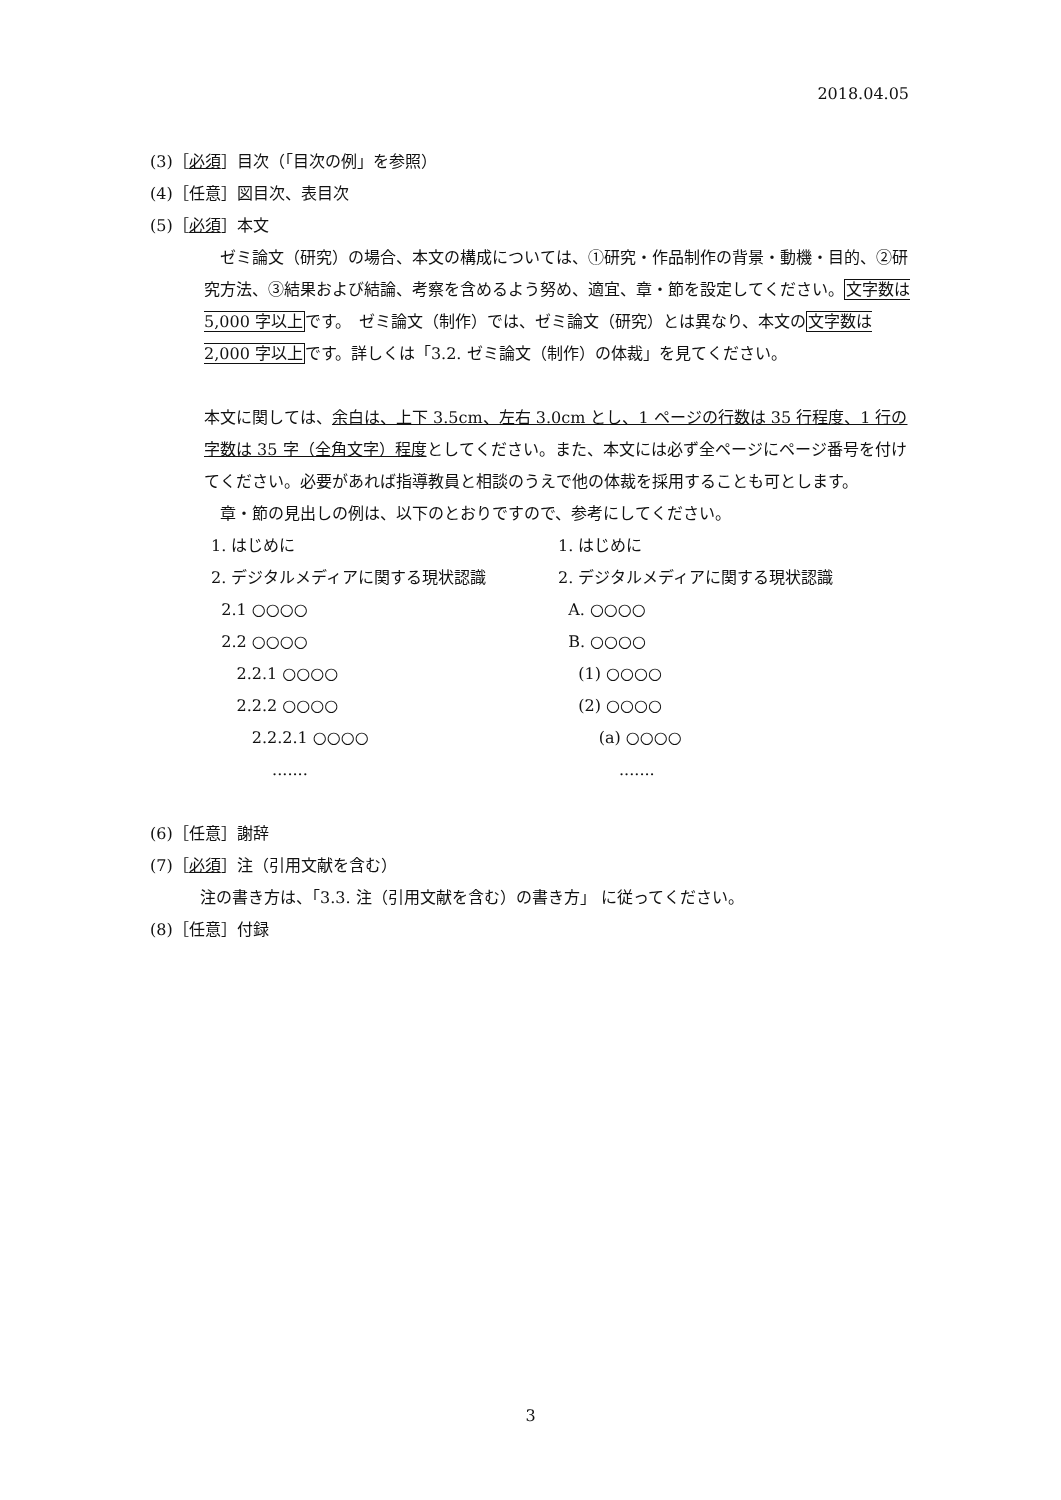2018.04.05
(3)［必須］目次（「目次の例」を参照）
(4)［任意］図目次、表目次
(5)［必須］本文
　ゼミ論文（研究）の場合、本文の構成については、①研究・作品制作の背景・動機・目的、②研究方法、③結果および結論、考察を含めるよう努め、適宜、章・節を設定してください。文字数は 5,000 字以上です。　ゼミ論文（制作）では、ゼミ論文（研究）とは異なり、本文の文字数は 2,000 字以上です。詳しくは「3.2. ゼミ論文（制作）の体裁」を見てください。
本文に関しては、余白は、上下 3.5cm、左右 3.0cm とし、1 ページの行数は 35 行程度、1 行の字数は 35 字（全角文字）程度としてください。また、本文には必ず全ページにページ番号を付けてください。必要があれば指導教員と相談のうえで他の体裁を採用することも可とします。
　章・節の見出しの例は、以下のとおりですので、参考にしてください。
1. はじめに
2. デジタルメディアに関する現状認識
2.1 ○○○○
2.2 ○○○○
2.2.1 ○○○○
2.2.2 ○○○○
2.2.2.1 ○○○○
.......
1. はじめに
2. デジタルメディアに関する現状認識
A. ○○○○
B. ○○○○
(1) ○○○○
(2) ○○○○
(a) ○○○○
.......
(6)［任意］謝辞
(7)［必須］注（引用文献を含む）
注の書き方は、「3.3. 注（引用文献を含む）の書き方」 に従ってください。
(8)［任意］付録
3